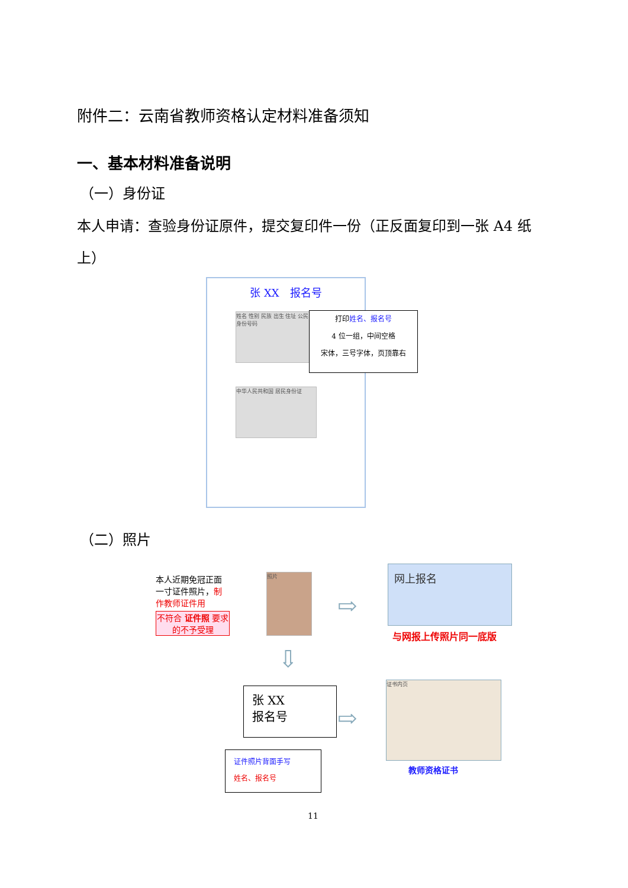附件二：云南省教师资格认定材料准备须知
一、基本材料准备说明
（一）身份证
本人申请：查验身份证原件，提交复印件一份（正反面复印到一张 A4 纸上）
张 XX　报名号
姓名 性别 民族 出生 住址 公民身份号码
中华人民共和国 居民身份证
打印姓名、报名号
4 位一组，中间空格
宋体，三号字体，页顶靠右
（二）照片
本人近期免冠正面一寸证件照片，制作教师证件用
不符合 证件照 要求的不予受理
照片
⇨
网上报名
与网报上传照片同一底版
⇩
张 XX
报名号
⇨
证书内页
教师资格证书
证件照片背面手写
姓名、报名号
11